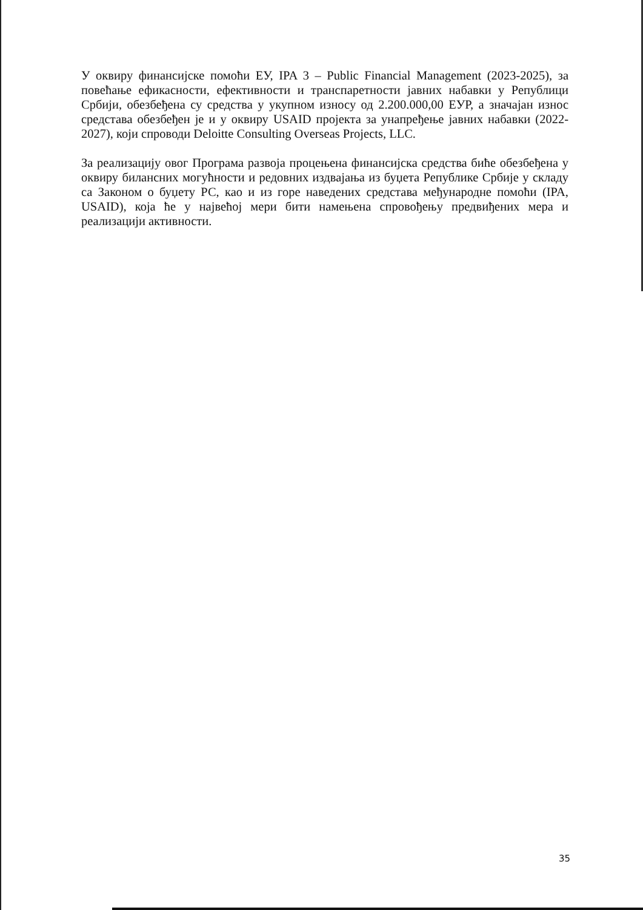У оквиру финансијске помоћи ЕУ, IPA 3 – Public Financial Management (2023-2025), за повећање ефикасности, ефективности и транспаретности јавних набавки у Републици Србији, обезбеђена су средства у укупном износу од 2.200.000,00 ЕУР, а значајан износ средстава обезбеђен је и у оквиру USAID пројекта за унапређење јавних набавки (2022-2027), који спроводи Deloitte Consulting Overseas Projects, LLC.
За реализацију овог Програма развоја процењена финансијска средства биће обезбеђена у оквиру билансних могућности и редовних издвајања из буџета Републике Србије у складу са Законом о буџету РС, као и из горе наведених средстава међународне помоћи (IPA, USAID), која ће у највећој мери бити намењена спровођењу предвиђених мера и реализацији активности.
35